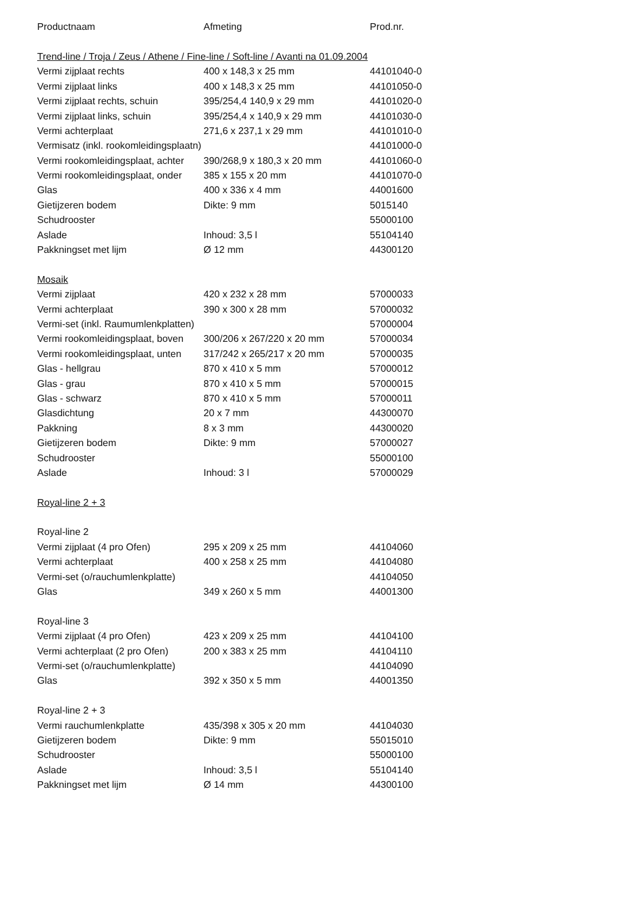| Productnaam | Afmeting | Prod.nr. |
| --- | --- | --- |
| Trend-line / Troja / Zeus / Athene / Fine-line / Soft-line / Avanti na 01.09.2004 | | |
| Vermi zijplaat rechts | 400 x 148,3 x 25 mm | 44101040-0 |
| Vermi zijplaat links | 400 x 148,3 x 25 mm | 44101050-0 |
| Vermi zijplaat rechts, schuin | 395/254,4 140,9 x 29 mm | 44101020-0 |
| Vermi zijplaat links, schuin | 395/254,4 x 140,9 x 29 mm | 44101030-0 |
| Vermi achterplaat | 271,6 x 237,1 x 29 mm | 44101010-0 |
| Vermisatz (inkl. rookomleidingsplaatn) | | 44101000-0 |
| Vermi rookomleidingsplaat, achter | 390/268,9 x 180,3 x 20 mm | 44101060-0 |
| Vermi rookomleidingsplaat, onder | 385 x 155 x 20 mm | 44101070-0 |
| Glas | 400 x 336 x 4 mm | 44001600 |
| Gietijzeren bodem | Dikte: 9 mm | 5015140 |
| Schudrooster | | 55000100 |
| Aslade | Inhoud: 3,5 l | 55104140 |
| Pakkningset met lijm | Ø 12 mm | 44300120 |
| Mosaik | | |
| Vermi zijplaat | 420 x 232 x 28 mm | 57000033 |
| Vermi achterplaat | 390 x 300 x 28 mm | 57000032 |
| Vermi-set (inkl. Raumumlenkplatten) | | 57000004 |
| Vermi rookomleidingsplaat, boven | 300/206 x 267/220 x 20 mm | 57000034 |
| Vermi rookomleidingsplaat, unten | 317/242 x 265/217 x 20 mm | 57000035 |
| Glas - hellgrau | 870 x 410 x 5 mm | 57000012 |
| Glas - grau | 870 x 410 x 5 mm | 57000015 |
| Glas - schwarz | 870 x 410 x 5 mm | 57000011 |
| Glasdichtung | 20 x 7 mm | 44300070 |
| Pakkning | 8 x 3 mm | 44300020 |
| Gietijzeren bodem | Dikte: 9 mm | 57000027 |
| Schudrooster | | 55000100 |
| Aslade | Inhoud: 3 l | 57000029 |
| Royal-line 2 + 3 | | |
| Royal-line 2 | | |
| Vermi zijplaat (4 pro Ofen) | 295 x 209 x 25 mm | 44104060 |
| Vermi achterplaat | 400 x 258 x 25 mm | 44104080 |
| Vermi-set (o/rauchumlenkplatte) | | 44104050 |
| Glas | 349 x 260 x 5 mm | 44001300 |
| Royal-line 3 | | |
| Vermi zijplaat (4 pro Ofen) | 423 x 209 x 25 mm | 44104100 |
| Vermi achterplaat (2 pro Ofen) | 200 x 383 x 25 mm | 44104110 |
| Vermi-set (o/rauchumlenkplatte) | | 44104090 |
| Glas | 392 x 350 x 5 mm | 44001350 |
| Royal-line 2 + 3 | | |
| Vermi rauchumlenkplatte | 435/398 x 305 x 20 mm | 44104030 |
| Gietijzeren bodem | Dikte: 9 mm | 55015010 |
| Schudrooster | | 55000100 |
| Aslade | Inhoud: 3,5 l | 55104140 |
| Pakkningset met lijm | Ø 14 mm | 44300100 |